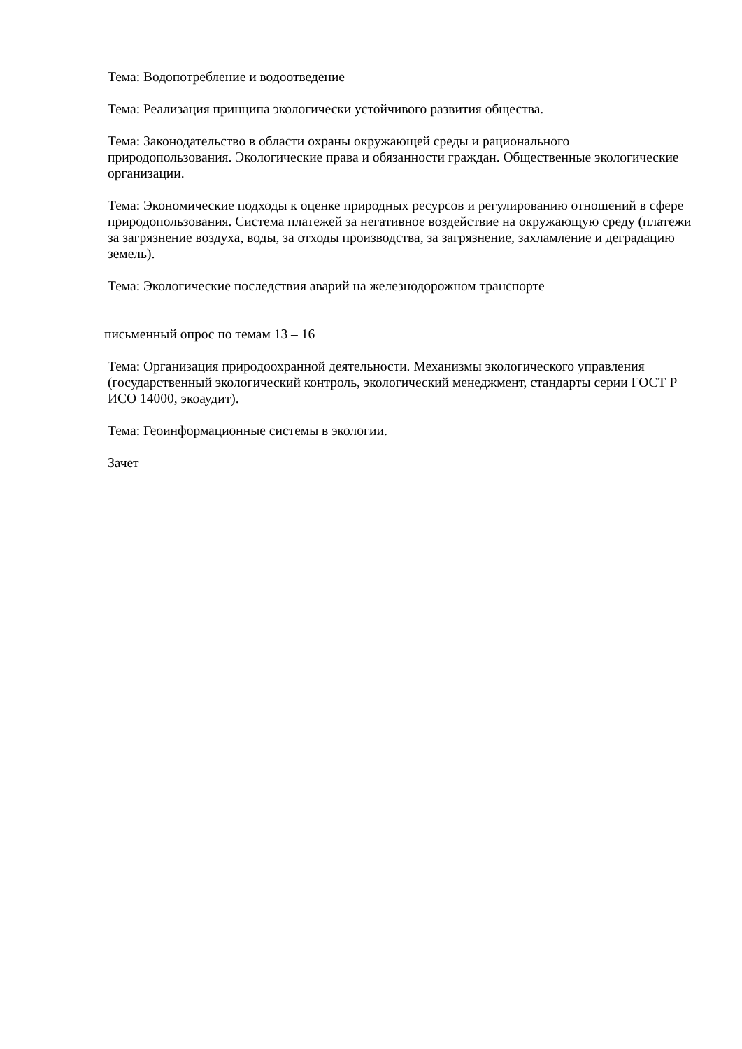Тема: Водопотребление и водоотведение
Тема: Реализация принципа экологически устойчивого развития общества.
Тема: Законодательство в области охраны окружающей среды и рационального природопользования. Экологические права и обязанности граждан. Общественные экологические организации.
Тема: Экономические подходы к оценке природных ресурсов и регулированию отношений в сфере природопользования. Система платежей за негативное воздействие на окружающую среду (платежи за загрязнение воздуха, воды, за отходы производства, за загрязнение, захламление и деградацию земель).
Тема: Экологические последствия аварий на железнодорожном транспорте
письменный опрос по темам 13 – 16
Тема: Организация природоохранной деятельности. Механизмы экологического управления (государственный экологический контроль, экологический менеджмент, стандарты серии ГОСТ Р ИСО 14000, экоаудит).
Тема: Геоинформационные системы в экологии.
Зачет